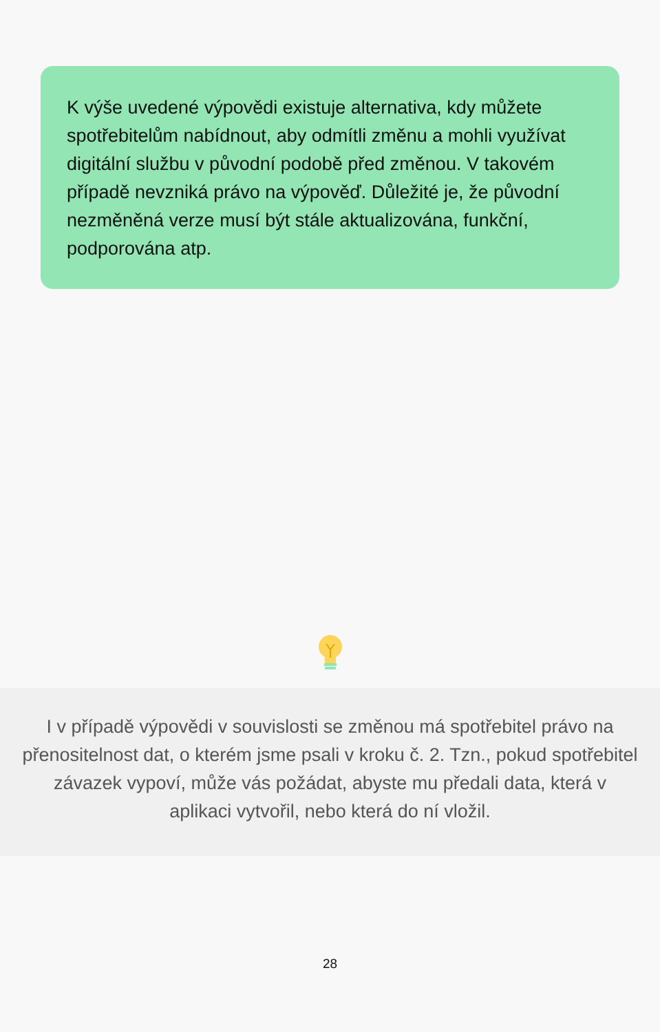K výše uvedené výpovědi existuje alternativa, kdy můžete spotřebitelům nabídnout, aby odmítli změnu a mohli využívat digitální službu v původní podobě před změnou. V takovém případě nevzniká právo na výpověď. Důležité je, že původní nezměněná verze musí být stále aktualizována, funkční, podporována atp.
I v případě výpovědi v souvislosti se změnou má spotřebitel právo na přenositelnost dat, o kterém jsme psali v kroku č. 2. Tzn., pokud spotřebitel závazek vypoví, může vás požádat, abyste mu předali data, která v aplikaci vytvořil, nebo která do ní vložil.
28